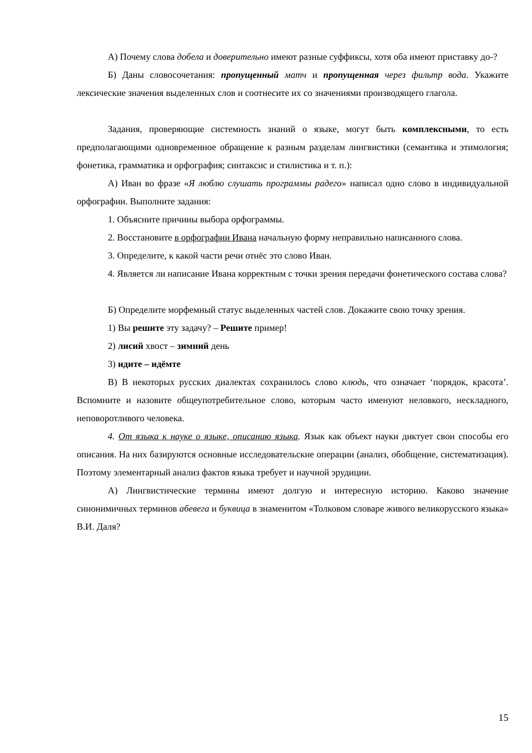А) Почему слова добела и доверительно имеют разные суффиксы, хотя оба имеют приставку до-?
Б) Даны словосочетания: пропущенный матч и пропущенная через фильтр вода. Укажите лексические значения выделенных слов и соотнесите их со значениями производящего глагола.
Задания, проверяющие системность знаний о языке, могут быть комплексными, то есть предполагающими одновременное обращение к разным разделам лингвистики (семантика и этимология; фонетика, грамматика и орфография; синтаксис и стилистика и т. п.):
А) Иван во фразе «Я люблю слушать программы радего» написал одно слово в индивидуальной орфографии. Выполните задания:
1. Объясните причины выбора орфограммы.
2. Восстановите в орфографии Ивана начальную форму неправильно написанного слова.
3. Определите, к какой части речи отнёс это слово Иван.
4. Является ли написание Ивана корректным с точки зрения передачи фонетического состава слова?
Б) Определите морфемный статус выделенных частей слов. Докажите свою точку зрения.
1) Вы решите эту задачу? – Решите пример!
2) лисий хвост – зимний день
3) идите – идёмте
В) В некоторых русских диалектах сохранилось слово клюдь, что означает ‘порядок, красота’. Вспомните и назовите общеупотребительное слово, которым часто именуют неловкого, нескладного, неповоротливого человека.
4. От языка к науке о языке, описанию языка. Язык как объект науки диктует свои способы его описания. На них базируются основные исследовательские операции (анализ, обобщение, систематизация). Поэтому элементарный анализ фактов языка требует и научной эрудиции.
А) Лингвистические термины имеют долгую и интересную историю. Каково значение синонимичных терминов абевега и буквица в знаменитом «Толковом словаре живого великорусского языка» В.И. Даля?
15